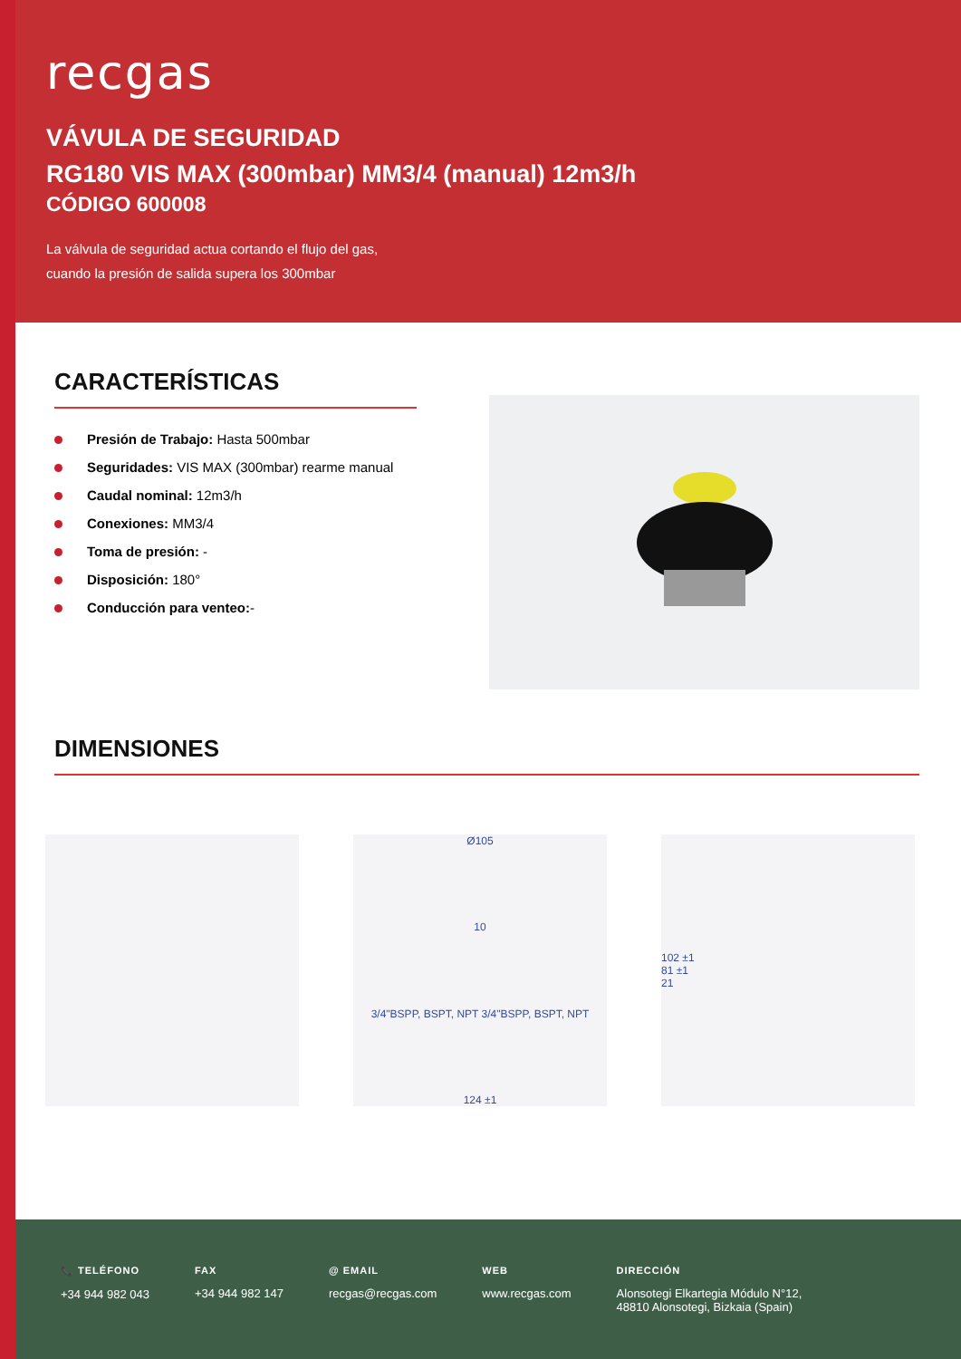recgas
VÁVULA DE SEGURIDAD
RG180 VIS MAX (300mbar) MM3/4 (manual) 12m3/h
CÓDIGO 600008
La válvula de seguridad actua cortando el flujo del gas,
cuando la presión de salida supera los 300mbar
CARACTERÍSTICAS
Presión de Trabajo: Hasta 500mbar
Seguridades: VIS MAX (300mbar) rearme manual
Caudal nominal: 12m3/h
Conexiones: MM3/4
Toma de presión: -
Disposición: 180°
Conducción para venteo:-
DIMENSIONES
Ø105
10
3/4"BSPP, BSPT, NPT 3/4"BSPP, BSPT, NPT
124 ±1
102 ±1
81 ±1
21
📞 TELÉFONO
+34 944 982 043
FAX
+34 944 982 147
@ EMAIL
recgas@recgas.com
WEB
www.recgas.com
DIRECCIÓN
Alonsotegi Elkartegia Módulo N°12,
48810 Alonsotegi, Bizkaia (Spain)